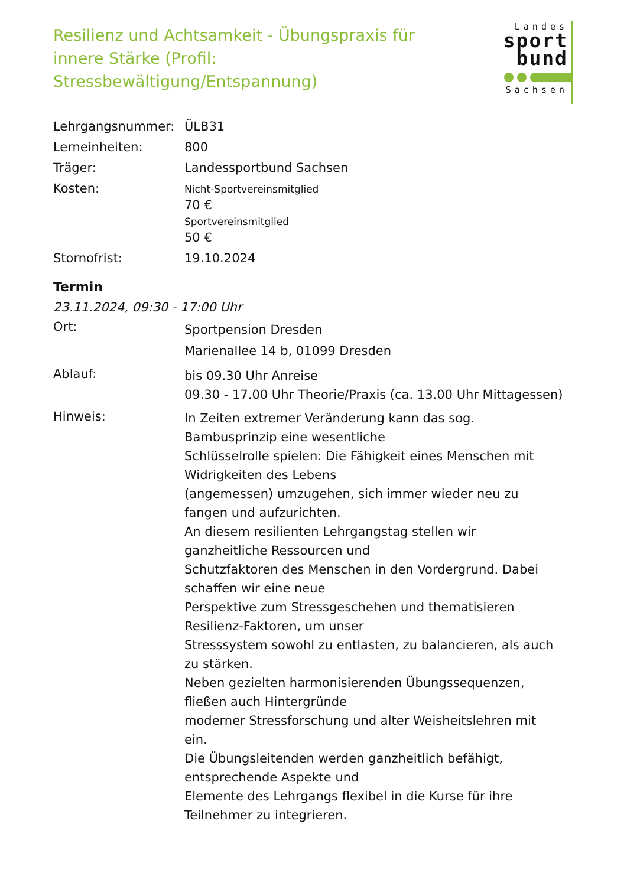Resilienz und Achtsamkeit - Übungspraxis für innere Stärke (Profil: Stressbewältigung/Entspannung)
Landes
sport
bund
Sachsen
| Lehrgangsnummer: | ÜLB31 |
| Lerneinheiten: | 800 |
| Träger: | Landessportbund Sachsen |
| Kosten: | Nicht-Sportvereinsmitglied 70 € Sportvereinsmitglied 50 € |
| Stornofrist: | 19.10.2024 |
Termin
23.11.2024, 09:30 - 17:00 Uhr
| Ort: | Sportpension Dresden Marienallee 14 b, 01099 Dresden |
| Ablauf: | bis 09.30 Uhr Anreise 09.30 - 17.00 Uhr Theorie/Praxis (ca. 13.00 Uhr Mittagessen) |
| Hinweis: | In Zeiten extremer Veränderung kann das sog. Bambusprinzip eine wesentliche Schlüsselrolle spielen: Die Fähigkeit eines Menschen mit Widrigkeiten des Lebens (angemessen) umzugehen, sich immer wieder neu zu fangen und aufzurichten. An diesem resilienten Lehrgangstag stellen wir ganzheitliche Ressourcen und Schutzfaktoren des Menschen in den Vordergrund. Dabei schaffen wir eine neue Perspektive zum Stressgeschehen und thematisieren Resilienz-Faktoren, um unser Stresssystem sowohl zu entlasten, zu balancieren, als auch zu stärken. Neben gezielten harmonisierenden Übungssequenzen, fließen auch Hintergründe moderner Stressforschung und alter Weisheitslehren mit ein. Die Übungsleitenden werden ganzheitlich befähigt, entsprechende Aspekte und Elemente des Lehrgangs flexibel in die Kurse für ihre Teilnehmer zu integrieren. |